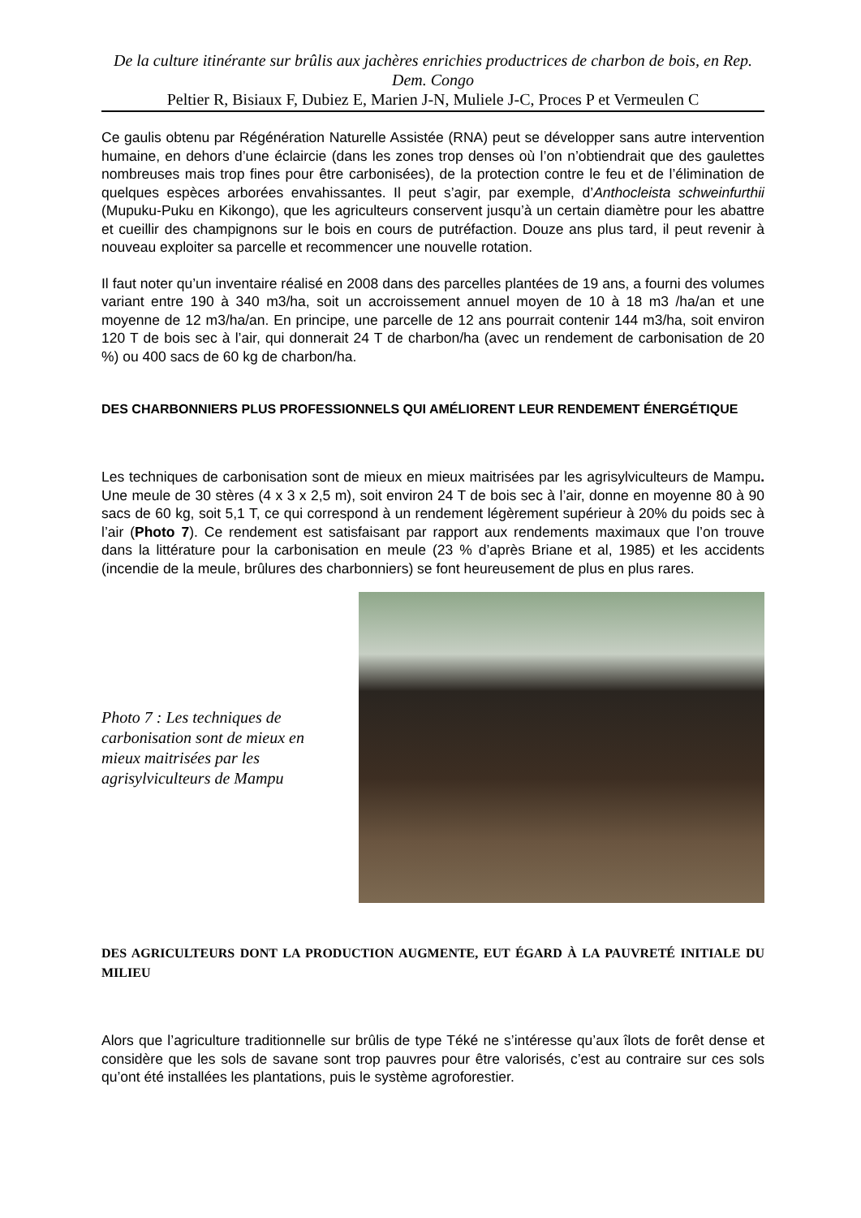De la culture itinérante sur brûlis aux jachères enrichies productrices de charbon de bois, en Rep. Dem. Congo
Peltier R, Bisiaux F, Dubiez E, Marien J-N, Muliele J-C, Proces P et Vermeulen C
Ce gaulis obtenu par Régénération Naturelle Assistée (RNA) peut se développer sans autre intervention humaine, en dehors d’une éclaircie (dans les zones trop denses où l’on n’obtiendrait que des gaulettes nombreuses mais trop fines pour être carbonisées), de la protection contre le feu et de l’élimination de quelques espèces arborées envahissantes. Il peut s’agir, par exemple, d’Anthocleista schweinfurthii (Mupuku-Puku en Kikongo), que les agriculteurs conservent jusqu’à un certain diamètre pour les abattre et cueillir des champignons sur le bois en cours de putréfaction. Douze ans plus tard, il peut revenir à nouveau exploiter sa parcelle et recommencer une nouvelle rotation.
Il faut noter qu’un inventaire réalisé en 2008 dans des parcelles plantées de 19 ans, a fourni des volumes variant entre 190 à 340 m3/ha, soit un accroissement annuel moyen de 10 à 18 m3 /ha/an et une moyenne de 12 m3/ha/an. En principe, une parcelle de 12 ans pourrait contenir 144 m3/ha, soit environ 120 T de bois sec à l’air, qui donnerait 24 T de charbon/ha (avec un rendement de carbonisation de 20 %) ou 400 sacs de 60 kg de charbon/ha.
DES CHARBONNIERS PLUS PROFESSIONNELS QUI AMÉLIORENT LEUR RENDEMENT ÉNERGÉTIQUE
Les techniques de carbonisation sont de mieux en mieux maitrisées par les agrisylviculteurs de Mampu. Une meule de 30 stères (4 x 3 x 2,5 m), soit environ 24 T de bois sec à l’air, donne en moyenne 80 à 90 sacs de 60 kg, soit 5,1 T, ce qui correspond à un rendement légèrement supérieur à 20% du poids sec à l’air (Photo 7). Ce rendement est satisfaisant par rapport aux rendements maximaux que l’on trouve dans la littérature pour la carbonisation en meule (23 % d’après Briane et al, 1985) et les accidents (incendie de la meule, brûlures des charbonniers) se font heureusement de plus en plus rares.
Photo 7 : Les techniques de carbonisation sont de mieux en mieux maitrisées par les agrisylviculteurs de Mampu
DES AGRICULTEURS DONT LA PRODUCTION AUGMENTE, EUT ÉGARD À LA PAUVRETÉ INITIALE DU MILIEU
Alors que l’agriculture traditionnelle sur brûlis de type Téké ne s’intéresse qu’aux îlots de forêt dense et considère que les sols de savane sont trop pauvres pour être valorisés, c’est au contraire sur ces sols qu’ont été installées les plantations, puis le système agroforestier.